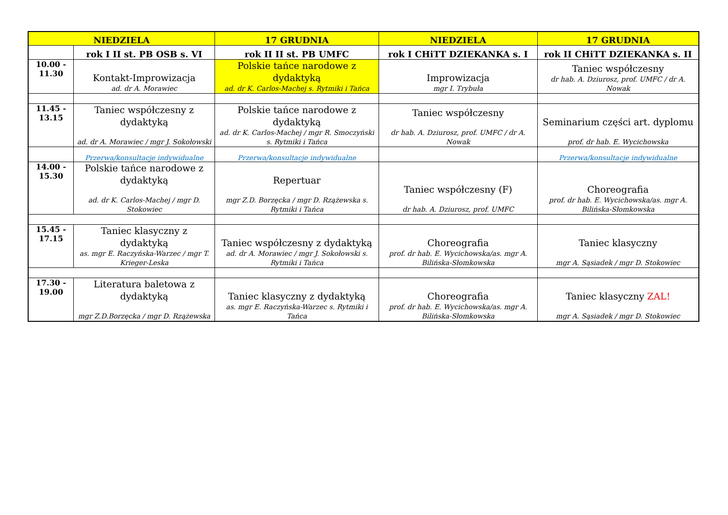| NIEDZIELA | | 17 GRUDNIA | NIEDZIELA | 17 GRUDNIA |
| --- | --- | --- | --- | --- |
| | rok I II st. PB OSB s. VI | rok II II st. PB UMFC | rok I CHiTT DZIEKANKA s. I | rok II CHiTT DZIEKANKA s. II |
| 10.00 - 11.30 | Kontakt-Improwizacja ad. dr A. Morawiec | Polskie tańce narodowe z dydaktyką ad. dr K. Carlos-Machej s. Rytmiki i Tańca | Improwizacja mgr I. Trybuła | Taniec współczesny dr hab. A. Dziurosz, prof. UMFC / dr A. Nowak |
| 11.45 - 13.15 | Taniec współczesny z dydaktyką ad. dr A. Morawiec / mgr J. Sokołowski | Polskie tańce narodowe z dydaktyką ad. dr K. Carlos-Machej / mgr R. Smoczyński s. Rytmiki i Tańca | Taniec współczesny dr hab. A. Dziurosz, prof. UMFC / dr A. Nowak | Seminarium części art. dyplomu prof. dr hab. E. Wycichowska |
| | Przerwa/konsultacje indywidualne | Przerwa/konsultacje indywidualne | | Przerwa/konsultacje indywidualne |
| 14.00 - 15.30 | Polskie tańce narodowe z dydaktyką ad. dr K. Carlos-Machej / mgr D. Stokowiec | Repertuar mgr Z.D. Borzęcka / mgr D. Rzążewska s. Rytmiki i Tańca | Taniec współczesny (F) dr hab. A. Dziurosz, prof. UMFC | Choreografia prof. dr hab. E. Wycichowska/as. mgr A. Bilińska-Słomkowska |
| 15.45 - 17.15 | Taniec klasyczny z dydaktyką as. mgr E. Raczyńska-Warzec / mgr T. Krieger-Leska | Taniec współczesny z dydaktyką ad. dr A. Morawiec / mgr J. Sokołowski s. Rytmiki i Tańca | Choreografia prof. dr hab. E. Wycichowska/as. mgr A. Bilińska-Słomkowska | Taniec klasyczny mgr A. Sąsiadek / mgr D. Stokowiec |
| 17.30 - 19.00 | Literatura baletowa z dydaktyką mgr Z.D.Borzęcka / mgr D. Rzążewska | Taniec klasyczny z dydaktyką as. mgr E. Raczyńska-Warzec s. Rytmiki i Tańca | Choreografia prof. dr hab. E. Wycichowska/as. mgr A. Bilińska-Słomkowska | Taniec klasyczny ZAL! mgr A. Sąsiadek / mgr D. Stokowiec |